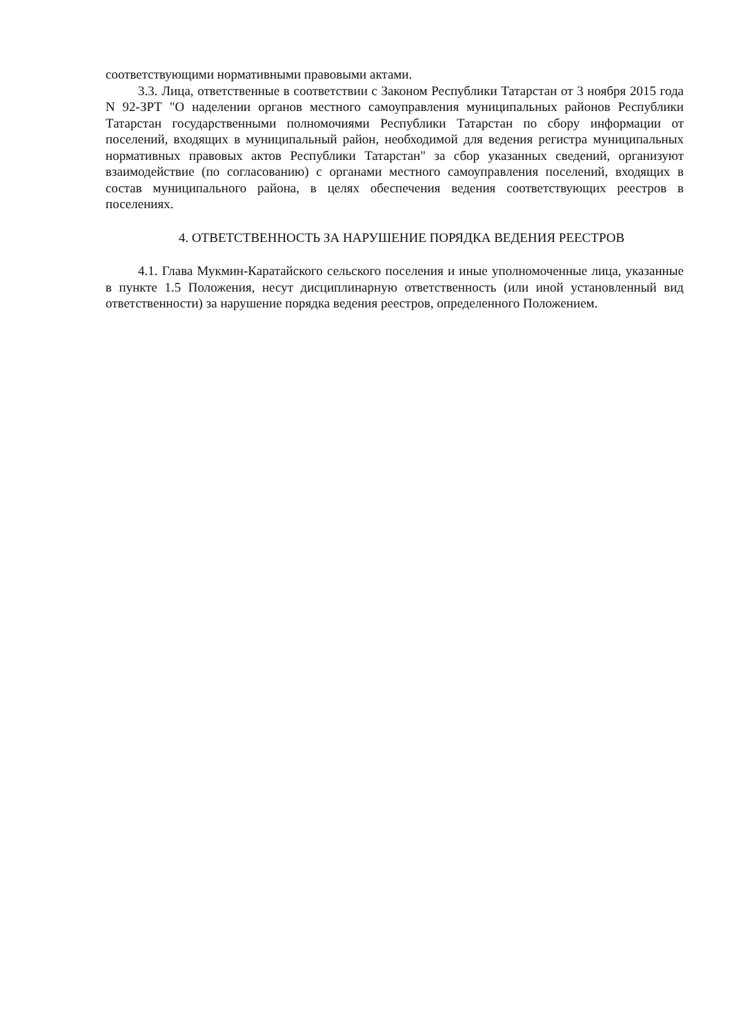соответствующими нормативными правовыми актами.
3.3. Лица, ответственные в соответствии с Законом Республики Татарстан от 3 ноября 2015 года N 92-ЗРТ "О наделении органов местного самоуправления муниципальных районов Республики Татарстан государственными полномочиями Республики Татарстан по сбору информации от поселений, входящих в муниципальный район, необходимой для ведения регистра муниципальных нормативных правовых актов Республики Татарстан" за сбор указанных сведений, организуют взаимодействие (по согласованию) с органами местного самоуправления поселений, входящих в состав муниципального района, в целях обеспечения ведения соответствующих реестров в поселениях.
4. ОТВЕТСТВЕННОСТЬ ЗА НАРУШЕНИЕ ПОРЯДКА ВЕДЕНИЯ РЕЕСТРОВ
4.1. Глава Мукмин-Каратайского сельского поселения и иные уполномоченные лица, указанные в пункте 1.5 Положения, несут дисциплинарную ответственность (или иной установленный вид ответственности) за нарушение порядка ведения реестров, определенного Положением.